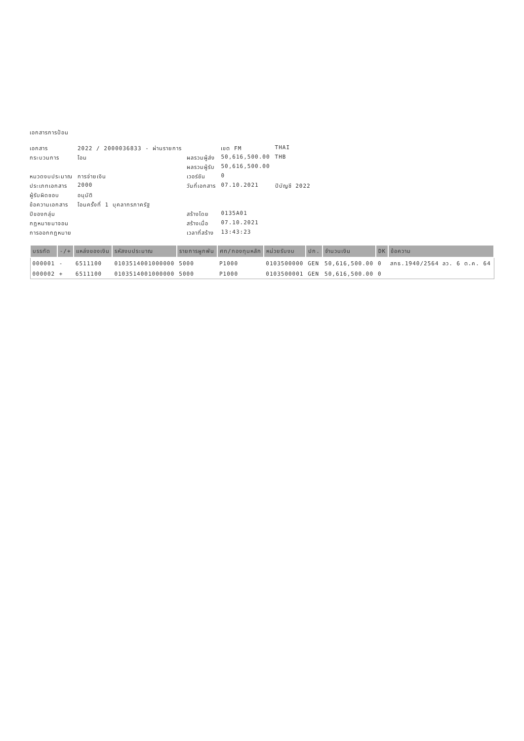เอกสารการป้อน
| เอกสาร | 2022 / 2000036833 - ผ่านรายการ | | เขต FM | THAI |
| กระบวนการ | โอน | ผลรวมผู้ส่ง | 50,616,500.00 | THB |
| | | ผลรวมผู้รับ | 50,616,500.00 | |
| หมวดงบประมาณ | การจ่ายเงิน | เวอร์ชัน | 0 | |
| ประเภทเอกสาร | 2000 | วันที่เอกสาร | 07.10.2021 | ปีบัญชี 2022 |
| ผู้รับผิดชอบ | อนุมัติ | | | |
| ข้อความเอกสาร | โอนครั้งที่ 1 บุคลากรภาครัฐ | | | |
| ปีของกลุ่ม | | สร้างโดย | 0135A01 | |
| กฎหมายมาจอน | | สร้างเมื่อ | 07.10.2021 | |
| การออกกฎหมาย | | เวลาที่สร้าง | 13:43:23 | |
| บรรทัด | -/+ | แหล่งของเงิน | รหัสงบประมาณ | รายการผูกพัน | ศท/กองทุนหลัก | หน่วยรับงบ | ปก. | จำนวนเงิน | DK | ข้อความ |
| --- | --- | --- | --- | --- | --- | --- | --- | --- | --- | --- |
| 000001 | - | 6511100 | 0103514001000000 | 5000 | P1000 | 0103500000 | GEN | 50,616,500.00 | 0 | สกธ.1940/2564 ลว. 6 ต.ค. 64 |
| 000002 | + | 6511100 | 0103514001000000 | 5000 | P1000 | 0103500001 | GEN | 50,616,500.00 | 0 | |